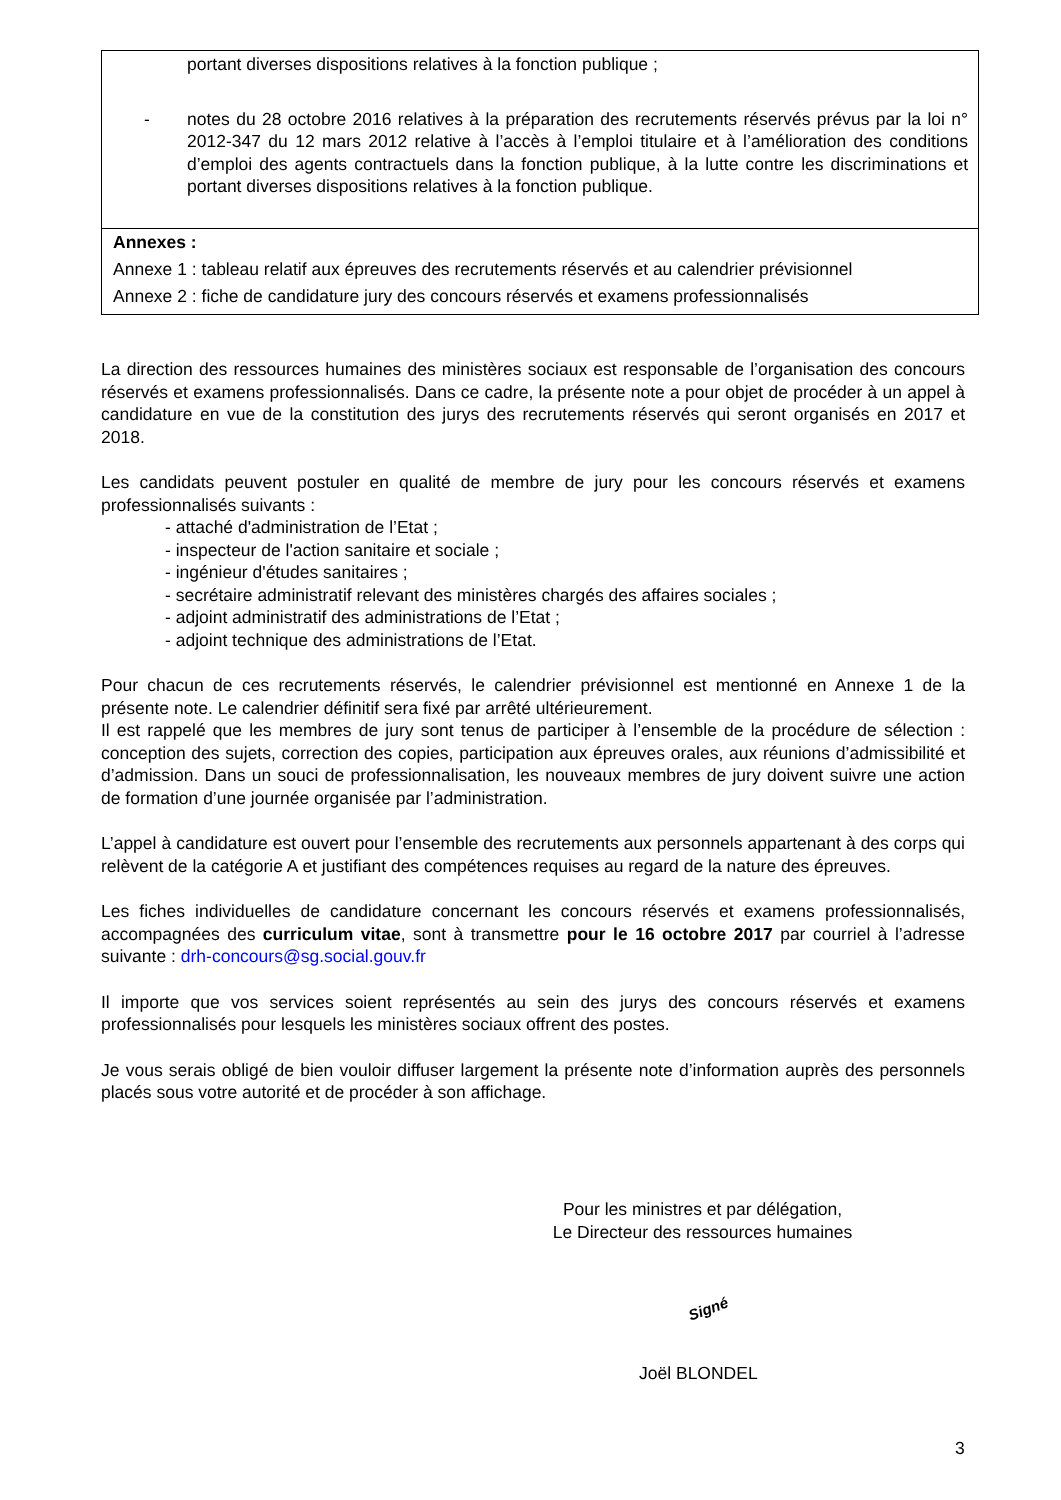portant diverses dispositions relatives à la fonction publique ;
- notes du 28 octobre 2016 relatives à la préparation des recrutements réservés prévus par la loi n° 2012-347 du 12 mars 2012 relative à l’accès à l’emploi titulaire et à l’amélioration des conditions d’emploi des agents contractuels dans la fonction publique, à la lutte contre les discriminations et portant diverses dispositions relatives à la fonction publique.
Annexes :
Annexe 1 : tableau relatif aux épreuves des recrutements réservés et au calendrier prévisionnel
Annexe 2 : fiche de candidature jury des concours réservés et examens professionnalisés
La direction des ressources humaines des ministères sociaux est responsable de l’organisation des concours réservés et examens professionnalisés. Dans ce cadre, la présente note a pour objet de procéder à un appel à candidature en vue de la constitution des jurys des recrutements réservés qui seront organisés en 2017 et 2018.
Les candidats peuvent postuler en qualité de membre de jury pour les concours réservés et examens professionnalisés suivants :
- attaché d'administration de l’Etat ;
- inspecteur de l'action sanitaire et sociale ;
- ingénieur d'études sanitaires ;
- secrétaire administratif relevant des ministères chargés des affaires sociales ;
- adjoint administratif des administrations de l’Etat ;
- adjoint technique des administrations de l’Etat.
Pour chacun de ces recrutements réservés, le calendrier prévisionnel est mentionné en Annexe 1 de la présente note. Le calendrier définitif sera fixé par arrêté ultérieurement.
Il est rappelé que les membres de jury sont tenus de participer à l’ensemble de la procédure de sélection : conception des sujets, correction des copies, participation aux épreuves orales, aux réunions d’admissibilité et d’admission. Dans un souci de professionnalisation, les nouveaux membres de jury doivent suivre une action de formation d’une journée organisée par l’administration.
L’appel à candidature est ouvert pour l’ensemble des recrutements aux personnels appartenant à des corps qui relèvent de la catégorie A et justifiant des compétences requises au regard de la nature des épreuves.
Les fiches individuelles de candidature concernant les concours réservés et examens professionnalisés, accompagnées des curriculum vitae, sont à transmettre pour le 16 octobre 2017 par courriel à l’adresse suivante : drh-concours@sg.social.gouv.fr
Il importe que vos services soient représentés au sein des jurys des concours réservés et examens professionnalisés pour lesquels les ministères sociaux offrent des postes.
Je vous serais obligé de bien vouloir diffuser largement la présente note d’information auprès des personnels placés sous votre autorité et de procéder à son affichage.
Pour les ministres et par délégation,
Le Directeur des ressources humaines
Signé
Joël BLONDEL
3